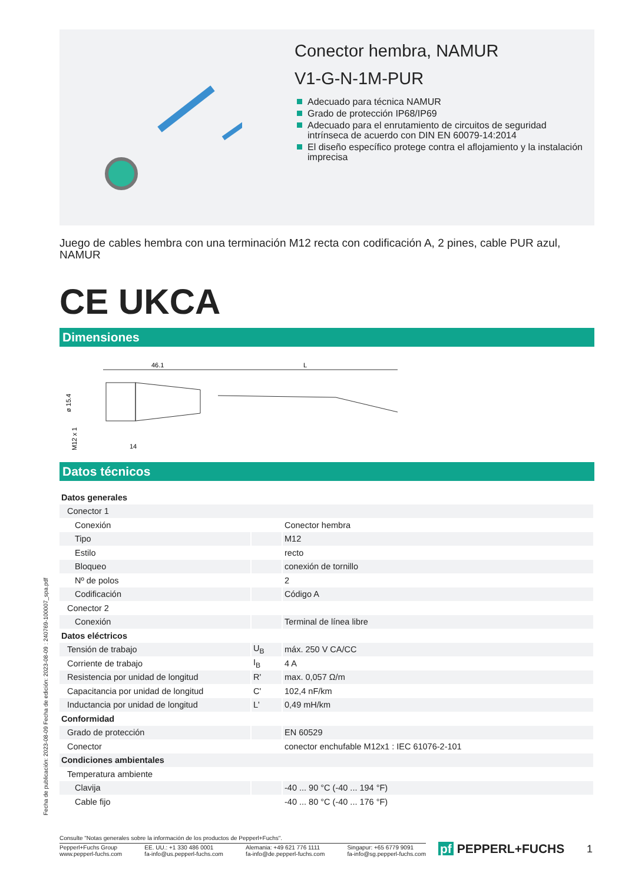Conector hembra, NAMUR
V1-G-N-1M-PUR
Adecuado para técnica NAMUR
Grado de protección IP68/IP69
Adecuado para el enrutamiento de circuitos de seguridad intrínseca de acuerdo con DIN EN 60079-14:2014
El diseño específico protege contra el aflojamiento y la instalación imprecisa
Juego de cables hembra con una terminación M12 recta con codificación A, 2 pines, cable PUR azul, NAMUR
CE UKCA
Dimensiones
46.1
L
ø 15.4
M12 x 1
14
Datos técnicos
| Datos generales | | |
| Conector 1 | | |
| Conexión | | Conector hembra |
| Tipo | | M12 |
| Estilo | | recto |
| Bloqueo | | conexión de tornillo |
| Nº de polos | | 2 |
| Codificación | | Código A |
| Conector 2 | | |
| Conexión | | Terminal de línea libre |
| Datos eléctricos | | |
| Tensión de trabajo | U<sub>B</sub> | máx. 250 V CA/CC |
| Corriente de trabajo | I<sub>B</sub> | 4 A |
| Resistencia por unidad de longitud | R' | max. 0,057 Ω/m |
| Capacitancia por unidad de longitud | C' | 102,4 nF/km |
| Inductancia por unidad de longitud | L' | 0,49 mH/km |
| Conformidad | | |
| Grado de protección | | EN 60529 |
| Conector | | conector enchufable M12x1 : IEC 61076-2-101 |
| Condiciones ambientales | | |
| Temperatura ambiente | | |
| Clavija | | -40 ... 90 °C (-40 ... 194 °F) |
| Cable fijo | | -40 ... 80 °C (-40 ... 176 °F) |
Fecha de publicación: 2023-08-09 Fecha de edición: 2023-08-09 : 240769-100007_spa.pdf
Consulte "Notas generales sobre la información de los productos de Pepperl+Fuchs".
Pepperl+Fuchs Group
www.pepperl-fuchs.com
EE. UU.: +1 330 486 0001
fa-info@us.pepperl-fuchs.com
Alemania: +49 621 776 1111
fa-info@de.pepperl-fuchs.com
Singapur: +65 6779 9091
fa-info@sg.pepperl-fuchs.com
pf PEPPERL+FUCHS 1